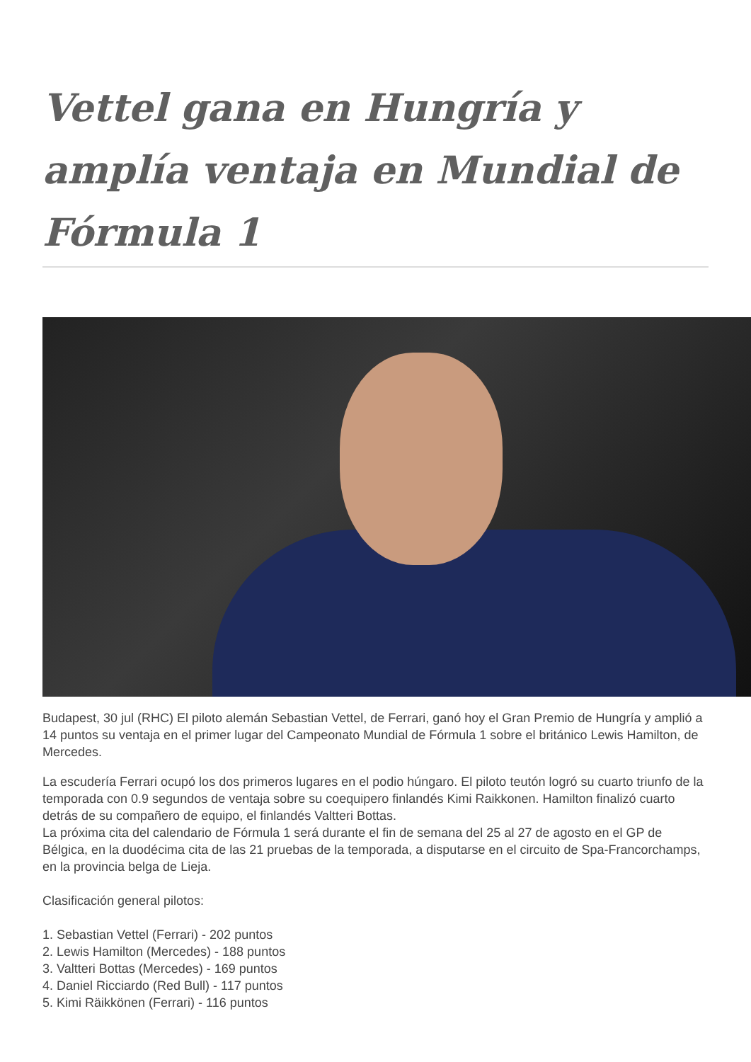Vettel gana en Hungría y amplía ventaja en Mundial de Fórmula 1
Budapest, 30 jul (RHC) El piloto alemán Sebastian Vettel, de Ferrari, ganó hoy el Gran Premio de Hungría y amplió a 14 puntos su ventaja en el primer lugar del Campeonato Mundial de Fórmula 1 sobre el británico Lewis Hamilton, de Mercedes.
La escudería Ferrari ocupó los dos primeros lugares en el podio húngaro. El piloto teutón logró su cuarto triunfo de la temporada con 0.9 segundos de ventaja sobre su coequipero finlandés Kimi Raikkonen. Hamilton finalizó cuarto detrás de su compañero de equipo, el finlandés Valtteri Bottas.
La próxima cita del calendario de Fórmula 1 será durante el fin de semana del 25 al 27 de agosto en el GP de Bélgica, en la duodécima cita de las 21 pruebas de la temporada, a disputarse en el circuito de Spa-Francorchamps, en la provincia belga de Lieja.
Clasificación general pilotos:
1. Sebastian Vettel (Ferrari) - 202 puntos
2. Lewis Hamilton (Mercedes) - 188 puntos
3. Valtteri Bottas (Mercedes) - 169 puntos
4. Daniel Ricciardo (Red Bull) - 117 puntos
5. Kimi Räikkönen (Ferrari) - 116 puntos